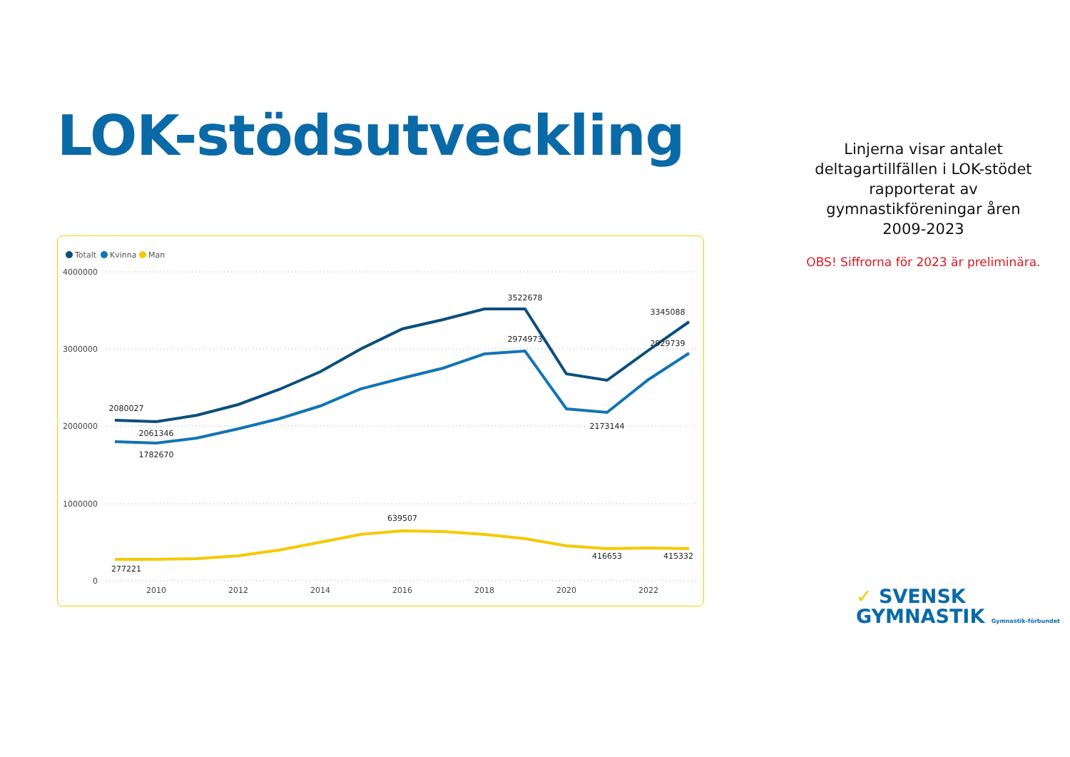LOK-stödsutveckling
Totalt
Kvinna
Man
4000000
3000000
2000000
1000000
0
2010
2012
2014
2016
2018
2020
2022
2080027
2061346
1782670
3522678
2974973
3345088
2929739
2173144
639507
277221
416653
415332
Linjerna visar antalet
deltagartillfällen i LOK-stödet
rapporterat av
gymnastikföreningar åren
2009-2023
OBS! Siffrorna för 2023 är preliminära.
✓ SVENSK
GYMNASTIK Gymnastik-förbundet